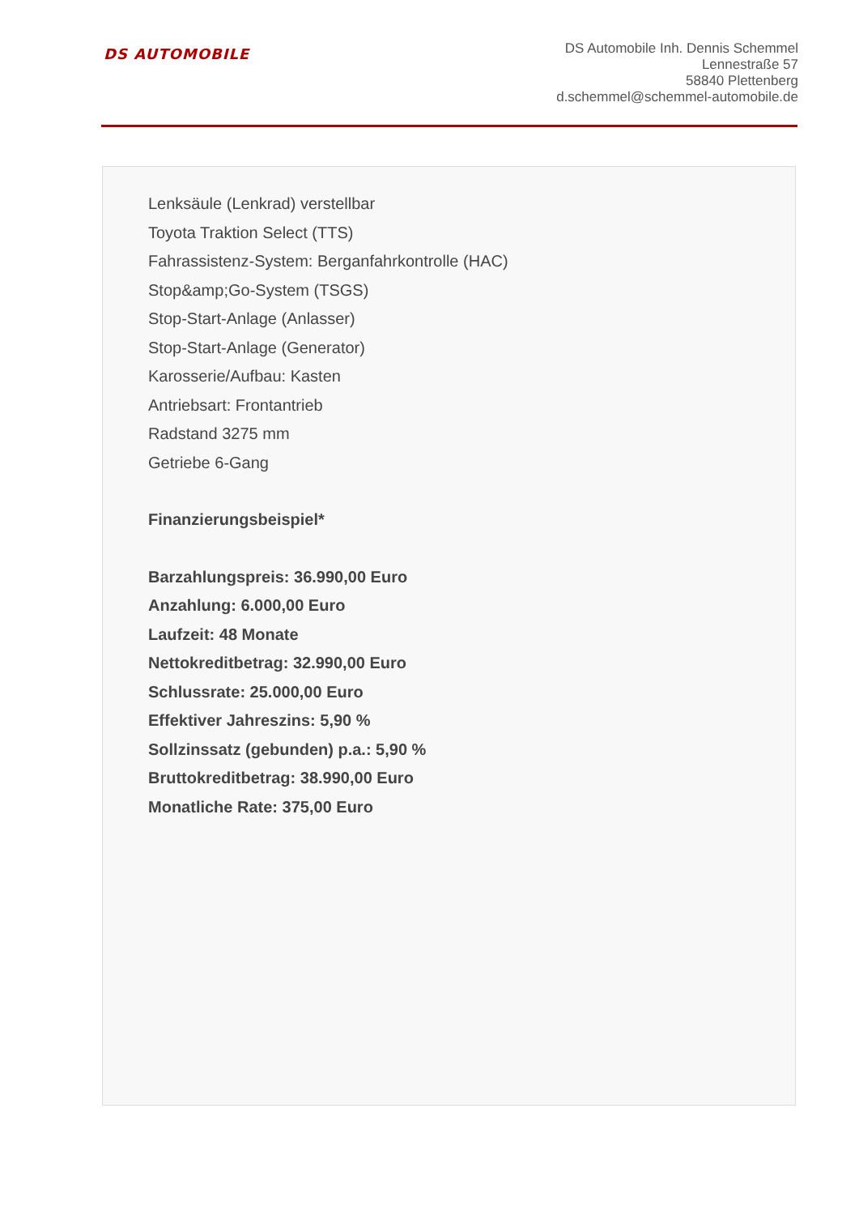DS AUTOMOBILE
DS Automobile Inh. Dennis Schemmel
Lennestraße 57
58840 Plettenberg
d.schemmel@schemmel-automobile.de
Lenksäule (Lenkrad) verstellbar
Toyota Traktion Select (TTS)
Fahrassistenz-System: Berganfahrkontrolle (HAC)
Stop&amp;Go-System (TSGS)
Stop-Start-Anlage (Anlasser)
Stop-Start-Anlage (Generator)
Karosserie/Aufbau: Kasten
Antriebsart: Frontantrieb
Radstand 3275 mm
Getriebe 6-Gang
Finanzierungsbeispiel*
Barzahlungspreis: 36.990,00 Euro
Anzahlung: 6.000,00 Euro
Laufzeit: 48 Monate
Nettokreditbetrag: 32.990,00 Euro
Schlussrate: 25.000,00 Euro
Effektiver Jahreszins: 5,90 %
Sollzinssatz (gebunden) p.a.: 5,90 %
Bruttokreditbetrag: 38.990,00 Euro
Monatliche Rate: 375,00 Euro